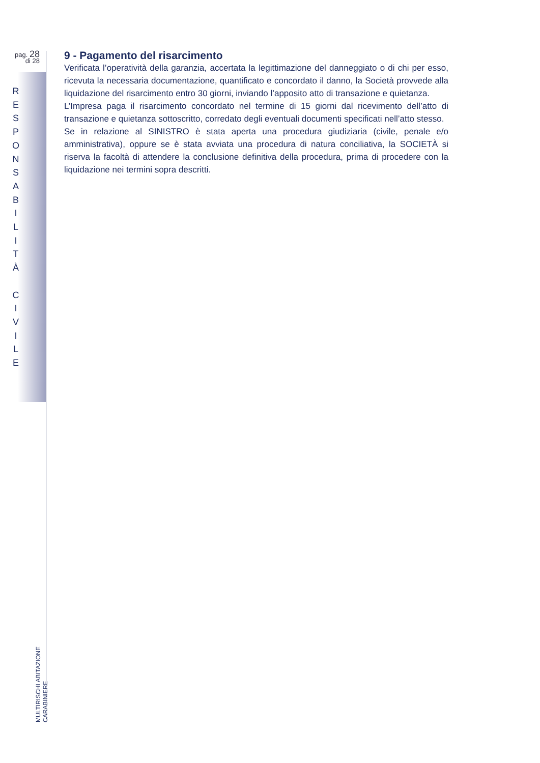pag. 28
di 28
R
E
S
P
O
N
S
A
B
I
L
I
T
À
C
I
V
I
L
E
MULTIRISCHI ABITAZIONE CARABINIERE
9 - Pagamento del risarcimento
Verificata l’operatività della garanzia, accertata la legittimazione del danneggiato o di chi per esso, ricevuta la necessaria documentazione, quantificato e concordato il danno, la Società provvede alla liquidazione del risarcimento entro 30 giorni, inviando l’apposito atto di transazione e quietanza.
L’Impresa paga il risarcimento concordato nel termine di 15 giorni dal ricevimento dell’atto di transazione e quietanza sottoscritto, corredato degli eventuali documenti specificati nell’atto stesso.
Se in relazione al SINISTRO è stata aperta una procedura giudiziaria (civile, penale e/o amministrativa), oppure se è stata avviata una procedura di natura conciliativa, la SOCIETÀ si riserva la facoltà di attendere la conclusione definitiva della procedura, prima di procedere con la liquidazione nei termini sopra descritti.